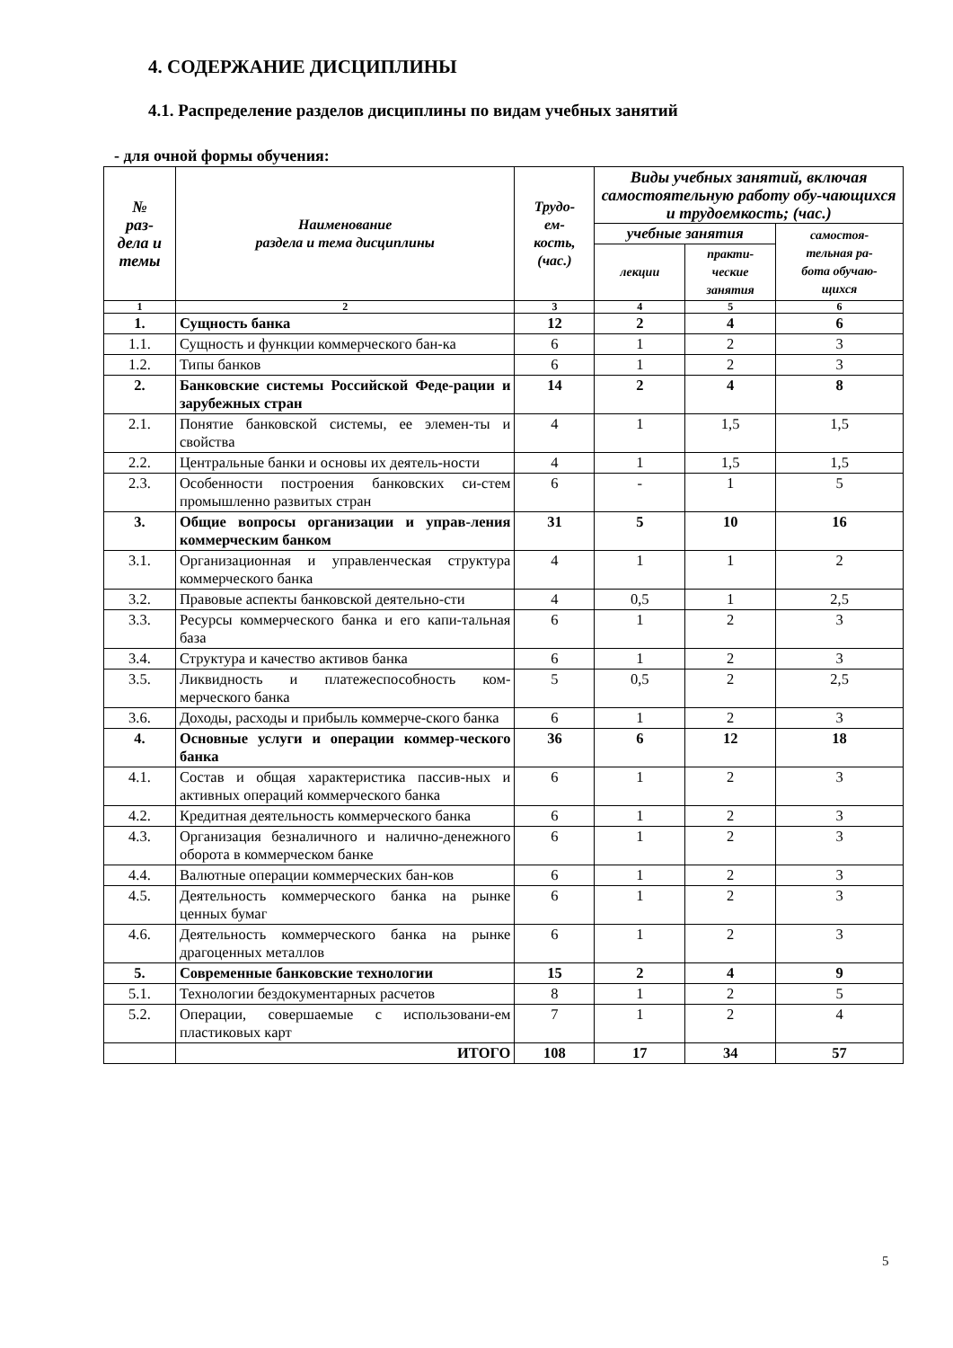4. СОДЕРЖАНИЕ ДИСЦИПЛИНЫ
4.1. Распределение разделов дисциплины по видам учебных занятий
- для очной формы обучения:
| № раз- дела и темы | Наименование раздела и тема дисциплины | Трудо- ем- кость, (час.) | Виды учебных занятий, включая самостоятельную работу обу-чающихся и трудоемкость; (час.) | | |
| --- | --- | --- | --- | --- | --- |
| | | | учебные занятия | | самостоя- тельная ра- бота обучаю- щихся |
| | | | лекции | практи- ческие занятия | |
| 1 | 2 | 3 | 4 | 5 | 6 |
| 1. | Сущность банка | 12 | 2 | 4 | 6 |
| 1.1. | Сущность и функции коммерческого бан-ка | 6 | 1 | 2 | 3 |
| 1.2. | Типы банков | 6 | 1 | 2 | 3 |
| 2. | Банковские системы Российской Феде-рации и зарубежных стран | 14 | 2 | 4 | 8 |
| 2.1. | Понятие банковской системы, ее элемен-ты и свойства | 4 | 1 | 1,5 | 1,5 |
| 2.2. | Центральные банки и основы их деятель-ности | 4 | 1 | 1,5 | 1,5 |
| 2.3. | Особенности построения банковских си-стем промышленно развитых стран | 6 | - | 1 | 5 |
| 3. | Общие вопросы организации и управ-ления коммерческим банком | 31 | 5 | 10 | 16 |
| 3.1. | Организационная и управленческая структура коммерческого банка | 4 | 1 | 1 | 2 |
| 3.2. | Правовые аспекты банковской деятельно-сти | 4 | 0,5 | 1 | 2,5 |
| 3.3. | Ресурсы коммерческого банка и его капи-тальная база | 6 | 1 | 2 | 3 |
| 3.4. | Структура и качество активов банка | 6 | 1 | 2 | 3 |
| 3.5. | Ликвидность и платежеспособность ком-мерческого банка | 5 | 0,5 | 2 | 2,5 |
| 3.6. | Доходы, расходы и прибыль коммерче-ского банка | 6 | 1 | 2 | 3 |
| 4. | Основные услуги и операции коммер-ческого банка | 36 | 6 | 12 | 18 |
| 4.1. | Состав и общая характеристика пассив-ных и активных операций коммерческого банка | 6 | 1 | 2 | 3 |
| 4.2. | Кредитная деятельность коммерческого банка | 6 | 1 | 2 | 3 |
| 4.3. | Организация безналичного и налично-денежного оборота в коммерческом банке | 6 | 1 | 2 | 3 |
| 4.4. | Валютные операции коммерческих бан-ков | 6 | 1 | 2 | 3 |
| 4.5. | Деятельность коммерческого банка на рынке ценных бумаг | 6 | 1 | 2 | 3 |
| 4.6. | Деятельность коммерческого банка на рынке драгоценных металлов | 6 | 1 | 2 | 3 |
| 5. | Современные банковские технологии | 15 | 2 | 4 | 9 |
| 5.1. | Технологии бездокументарных расчетов | 8 | 1 | 2 | 5 |
| 5.2. | Операции, совершаемые с использовани-ем пластиковых карт | 7 | 1 | 2 | 4 |
| | ИТОГО | 108 | 17 | 34 | 57 |
5